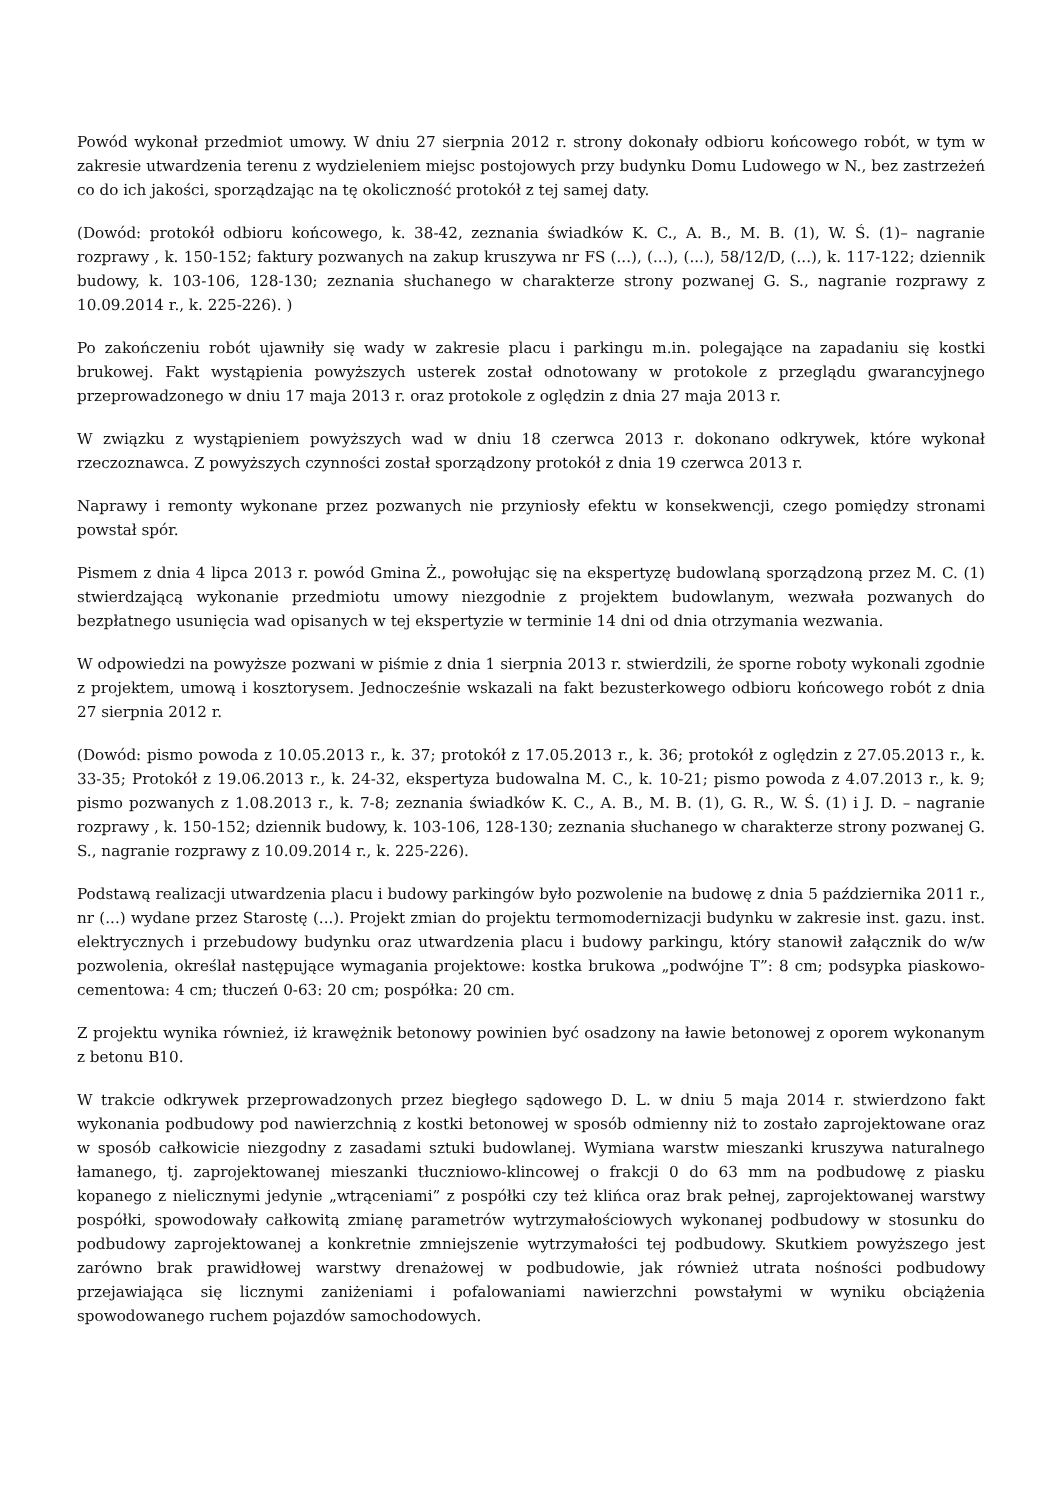Powód wykonał przedmiot umowy. W dniu 27 sierpnia 2012 r. strony dokonały odbioru końcowego robót, w tym w zakresie utwardzenia terenu z wydzieleniem miejsc postojowych przy budynku Domu Ludowego w N., bez zastrzeżeń co do ich jakości, sporządzając na tę okoliczność protokół z tej samej daty.
(Dowód: protokół odbioru końcowego, k. 38-42, zeznania świadków K. C., A. B., M. B. (1), W. Ś. (1)– nagranie rozprawy , k. 150-152; faktury pozwanych na zakup kruszywa nr FS (...), (...), (...), 58/12/D, (...), k. 117-122; dziennik budowy, k. 103-106, 128-130; zeznania słuchanego w charakterze strony pozwanej G. S., nagranie rozprawy z 10.09.2014 r., k. 225-226). )
Po zakończeniu robót ujawniły się wady w zakresie placu i parkingu m.in. polegające na zapadaniu się kostki brukowej. Fakt wystąpienia powyższych usterek został odnotowany w protokole z przeglądu gwarancyjnego przeprowadzonego w dniu 17 maja 2013 r. oraz protokole z oględzin z dnia 27 maja 2013 r.
W związku z wystąpieniem powyższych wad w dniu 18 czerwca 2013 r. dokonano odkrywek, które wykonał rzeczoznawca. Z powyższych czynności został sporządzony protokół z dnia 19 czerwca 2013 r.
Naprawy i remonty wykonane przez pozwanych nie przyniosły efektu w konsekwencji, czego pomiędzy stronami powstał spór.
Pismem z dnia 4 lipca 2013 r. powód Gmina Ż., powołując się na ekspertyzę budowlaną sporządzoną przez M. C. (1) stwierdzającą wykonanie przedmiotu umowy niezgodnie z projektem budowlanym, wezwała pozwanych do bezpłatnego usunięcia wad opisanych w tej ekspertyzie w terminie 14 dni od dnia otrzymania wezwania.
W odpowiedzi na powyższe pozwani w piśmie z dnia 1 sierpnia 2013 r. stwierdzili, że sporne roboty wykonali zgodnie z projektem, umową i kosztorysem. Jednocześnie wskazali na fakt bezusterkowego odbioru końcowego robót z dnia 27 sierpnia 2012 r.
(Dowód: pismo powoda z 10.05.2013 r., k. 37; protokół z 17.05.2013 r., k. 36; protokół z oględzin z 27.05.2013 r., k. 33-35; Protokół z 19.06.2013 r., k. 24-32, ekspertyza budowalna M. C., k. 10-21; pismo powoda z 4.07.2013 r., k. 9; pismo pozwanych z 1.08.2013 r., k. 7-8; zeznania świadków K. C., A. B., M. B. (1), G. R., W. Ś. (1) i J. D. – nagranie rozprawy , k. 150-152; dziennik budowy, k. 103-106, 128-130; zeznania słuchanego w charakterze strony pozwanej G. S., nagranie rozprawy z 10.09.2014 r., k. 225-226).
Podstawą realizacji utwardzenia placu i budowy parkingów było pozwolenie na budowę z dnia 5 października 2011 r., nr (...) wydane przez Starostę (...). Projekt zmian do projektu termomodernizacji budynku w zakresie inst. gazu. inst. elektrycznych i przebudowy budynku oraz utwardzenia placu i budowy parkingu, który stanowił załącznik do w/w pozwolenia, określał następujące wymagania projektowe: kostka brukowa „podwójne T”: 8 cm; podsypka piaskowo-cementowa: 4 cm; tłuczeń 0-63: 20 cm; pospółka: 20 cm.
Z projektu wynika również, iż krawężnik betonowy powinien być osadzony na ławie betonowej z oporem wykonanym z betonu B10.
W trakcie odkrywek przeprowadzonych przez biegłego sądowego D. L. w dniu 5 maja 2014 r. stwierdzono fakt wykonania podbudowy pod nawierzchnią z kostki betonowej w sposób odmienny niż to zostało zaprojektowane oraz w sposób całkowicie niezgodny z zasadami sztuki budowlanej. Wymiana warstw mieszanki kruszywa naturalnego łamanego, tj. zaprojektowanej mieszanki tłuczniowo-klincowej o frakcji 0 do 63 mm na podbudowę z piasku kopanego z nielicznymi jedynie „wtrąceniami” z pospółki czy też klińca oraz brak pełnej, zaprojektowanej warstwy pospółki, spowodowały całkowitą zmianę parametrów wytrzymałościowych wykonanej podbudowy w stosunku do podbudowy zaprojektowanej a konkretnie zmniejszenie wytrzymałości tej podbudowy. Skutkiem powyższego jest zarówno brak prawidłowej warstwy drenażowej w podbudowie, jak również utrata nośności podbudowy przejawiająca się licznymi zaniżeniami i pofalowaniami nawierzchni powstałymi w wyniku obciążenia spowodowanego ruchem pojazdów samochodowych.